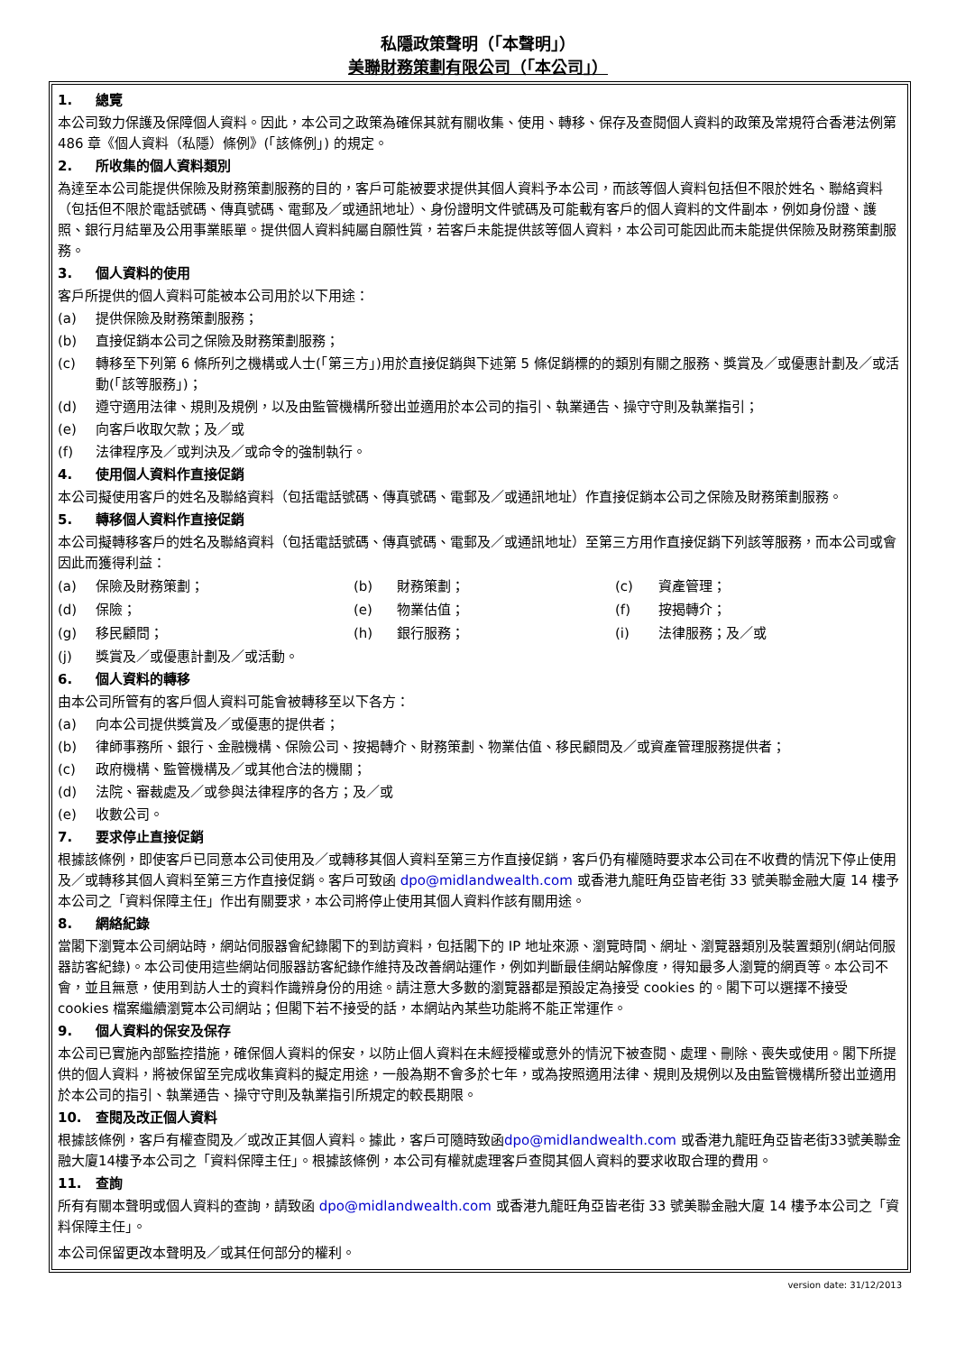私隱政策聲明（「本聲明」）
美聯財務策劃有限公司（「本公司」）
1. 總覽
本公司致力保護及保障個人資料。因此，本公司之政策為確保其就有關收集、使用、轉移、保存及查閱個人資料的政策及常規符合香港法例第 486 章《個人資料（私隱）條例》(「該條例」) 的規定。
2. 所收集的個人資料類別
為達至本公司能提供保險及財務策劃服務的目的，客戶可能被要求提供其個人資料予本公司，而該等個人資料包括但不限於姓名、聯絡資料（包括但不限於電話號碼、傳真號碼、電郵及／或通訊地址）、身份證明文件號碼及可能載有客戶的個人資料的文件副本，例如身份證、護照、銀行月結單及公用事業賬單。提供個人資料純屬自願性質，若客戶未能提供該等個人資料，本公司可能因此而未能提供保險及財務策劃服務。
3. 個人資料的使用
客戶所提供的個人資料可能被本公司用於以下用途：
(a) 提供保險及財務策劃服務；
(b) 直接促銷本公司之保險及財務策劃服務；
(c) 轉移至下列第 6 條所列之機構或人士(「第三方」)用於直接促銷與下述第 5 條促銷標的的類別有關之服務、獎賞及／或優惠計劃及／或活動(「該等服務」)；
(d) 遵守適用法律、規則及規例，以及由監管機構所發出並適用於本公司的指引、執業通告、操守守則及執業指引；
(e) 向客戶收取欠款；及／或
(f) 法律程序及／或判決及／或命令的強制執行。
4. 使用個人資料作直接促銷
本公司擬使用客戶的姓名及聯絡資料（包括電話號碼、傳真號碼、電郵及／或通訊地址）作直接促銷本公司之保險及財務策劃服務。
5. 轉移個人資料作直接促銷
本公司擬轉移客戶的姓名及聯絡資料（包括電話號碼、傳真號碼、電郵及／或通訊地址）至第三方用作直接促銷下列該等服務，而本公司或會因此而獲得利益：
(a) 保險及財務策劃； (b) 財務策劃； (c) 資產管理；
(d) 保險； (e) 物業估值； (f) 按揭轉介；
(g) 移民顧問； (h) 銀行服務； (i) 法律服務；及／或
(j) 獎賞及／或優惠計劃及／或活動。
6. 個人資料的轉移
由本公司所管有的客戶個人資料可能會被轉移至以下各方：
(a) 向本公司提供獎賞及／或優惠的提供者；
(b) 律師事務所、銀行、金融機構、保險公司、按揭轉介、財務策劃、物業估值、移民顧問及／或資產管理服務提供者；
(c) 政府機構、監管機構及／或其他合法的機關；
(d) 法院、審裁處及／或參與法律程序的各方；及／或
(e) 收數公司。
7. 要求停止直接促銷
根據該條例，即使客戶已同意本公司使用及／或轉移其個人資料至第三方作直接促銷，客戶仍有權隨時要求本公司在不收費的情況下停止使用及／或轉移其個人資料至第三方作直接促銷。客戶可致函 dpo@midlandwealth.com 或香港九龍旺角亞皆老街 33 號美聯金融大廈 14 樓予本公司之「資料保障主任」作出有關要求，本公司將停止使用其個人資料作該有關用途。
8. 網絡紀錄
當閣下瀏覽本公司網站時，網站伺服器會紀錄閣下的到訪資料，包括閣下的 IP 地址來源、瀏覽時間、網址、瀏覽器類別及裝置類別(網站伺服器訪客紀錄)。本公司使用這些網站伺服器訪客紀錄作維持及改善網站運作，例如判斷最佳網站解像度，得知最多人瀏覽的網頁等。本公司不會，並且無意，使用到訪人士的資料作識辨身份的用途。請注意大多數的瀏覽器都是預設定為接受 cookies 的。閣下可以選擇不接受 cookies 檔案繼續瀏覽本公司網站；但閣下若不接受的話，本網站內某些功能將不能正常運作。
9. 個人資料的保安及保存
本公司已實施內部監控措施，確保個人資料的保安，以防止個人資料在未經授權或意外的情況下被查閱、處理、刪除、喪失或使用。閣下所提供的個人資料，將被保留至完成收集資料的擬定用途，一般為期不會多於七年，或為按照適用法律、規則及規例以及由監管機構所發出並適用於本公司的指引、執業通告、操守守則及執業指引所規定的較長期限。
10. 查閱及改正個人資料
根據該條例，客戶有權查閱及／或改正其個人資料。據此，客戶可隨時致函dpo@midlandwealth.com 或香港九龍旺角亞皆老街33號美聯金融大廈14樓予本公司之「資料保障主任」。根據該條例，本公司有權就處理客戶查閱其個人資料的要求收取合理的費用。
11. 查詢
所有有關本聲明或個人資料的查詢，請致函 dpo@midlandwealth.com 或香港九龍旺角亞皆老街 33 號美聯金融大廈 14 樓予本公司之「資料保障主任」。
本公司保留更改本聲明及／或其任何部分的權利。
version date: 31/12/2013